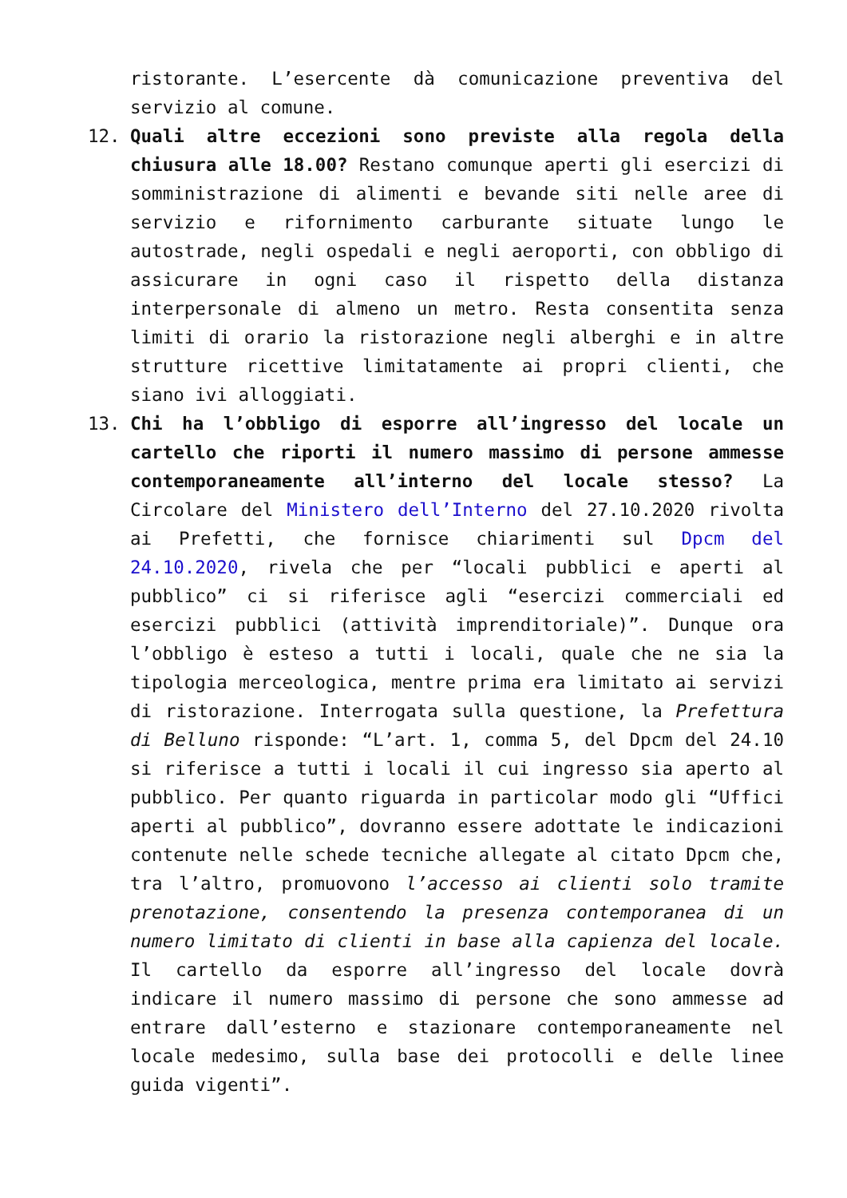ristorante. L’esercente dà comunicazione preventiva del servizio al comune.
12. Quali altre eccezioni sono previste alla regola della chiusura alle 18.00? Restano comunque aperti gli esercizi di somministrazione di alimenti e bevande siti nelle aree di servizio e rifornimento carburante situate lungo le autostrade, negli ospedali e negli aeroporti, con obbligo di assicurare in ogni caso il rispetto della distanza interpersonale di almeno un metro. Resta consentita senza limiti di orario la ristorazione negli alberghi e in altre strutture ricettive limitatamente ai propri clienti, che siano ivi alloggiati.
13. Chi ha l’obbligo di esporre all’ingresso del locale un cartello che riporti il numero massimo di persone ammesse contemporaneamente all’interno del locale stesso? La Circolare del Ministero dell’Interno del 27.10.2020 rivolta ai Prefetti, che fornisce chiarimenti sul Dpcm del 24.10.2020, rivela che per “locali pubblici e aperti al pubblico” ci si riferisce agli “esercizi commerciali ed esercizi pubblici (attività imprenditoriale)”. Dunque ora l’obbligo è esteso a tutti i locali, quale che ne sia la tipologia merceologica, mentre prima era limitato ai servizi di ristorazione. Interrogata sulla questione, la Prefettura di Belluno risponde: “L’art. 1, comma 5, del Dpcm del 24.10 si riferisce a tutti i locali il cui ingresso sia aperto al pubblico. Per quanto riguarda in particolar modo gli “Uffici aperti al pubblico”, dovranno essere adottate le indicazioni contenute nelle schede tecniche allegate al citato Dpcm che, tra l’altro, promuovono l’accesso ai clienti solo tramite prenotazione, consentendo la presenza contemporanea di un numero limitato di clienti in base alla capienza del locale. Il cartello da esporre all’ingresso del locale dovrà indicare il numero massimo di persone che sono ammesse ad entrare dall’esterno e stazionare contemporaneamente nel locale medesimo, sulla base dei protocolli e delle linee guida vigenti”.